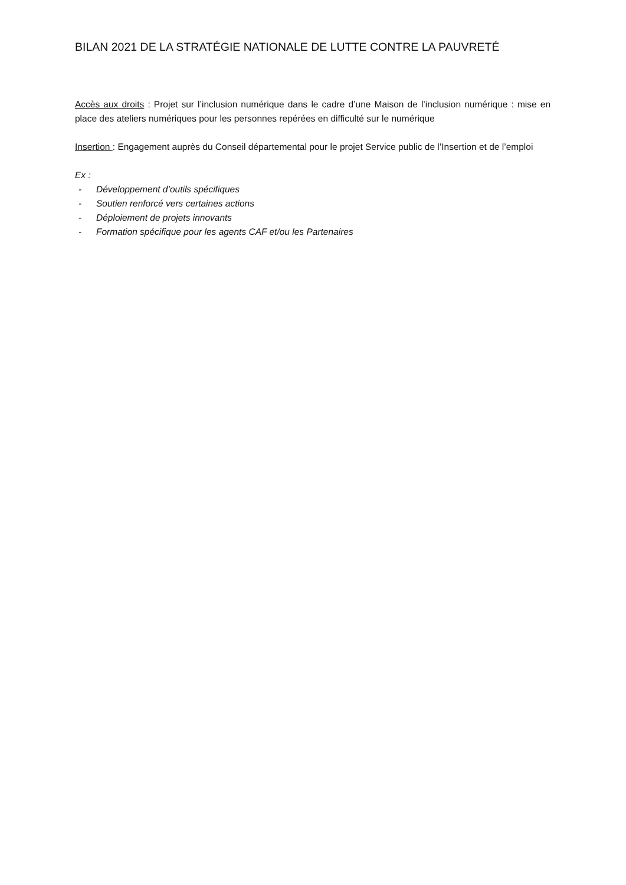BILAN 2021 DE LA STRATÉGIE NATIONALE DE LUTTE CONTRE LA PAUVRETÉ
Accès aux droits : Projet sur l’inclusion numérique dans le cadre d’une Maison de l’inclusion numérique : mise en place des ateliers numériques pour les personnes repérées en difficulté sur le numérique
Insertion : Engagement auprès du Conseil départemental pour le projet Service public de l’Insertion et de l’emploi
Ex :
- Développement d’outils spécifiques
- Soutien renforcé vers certaines actions
- Déploiement de projets innovants
- Formation spécifique pour les agents CAF et/ou les Partenaires